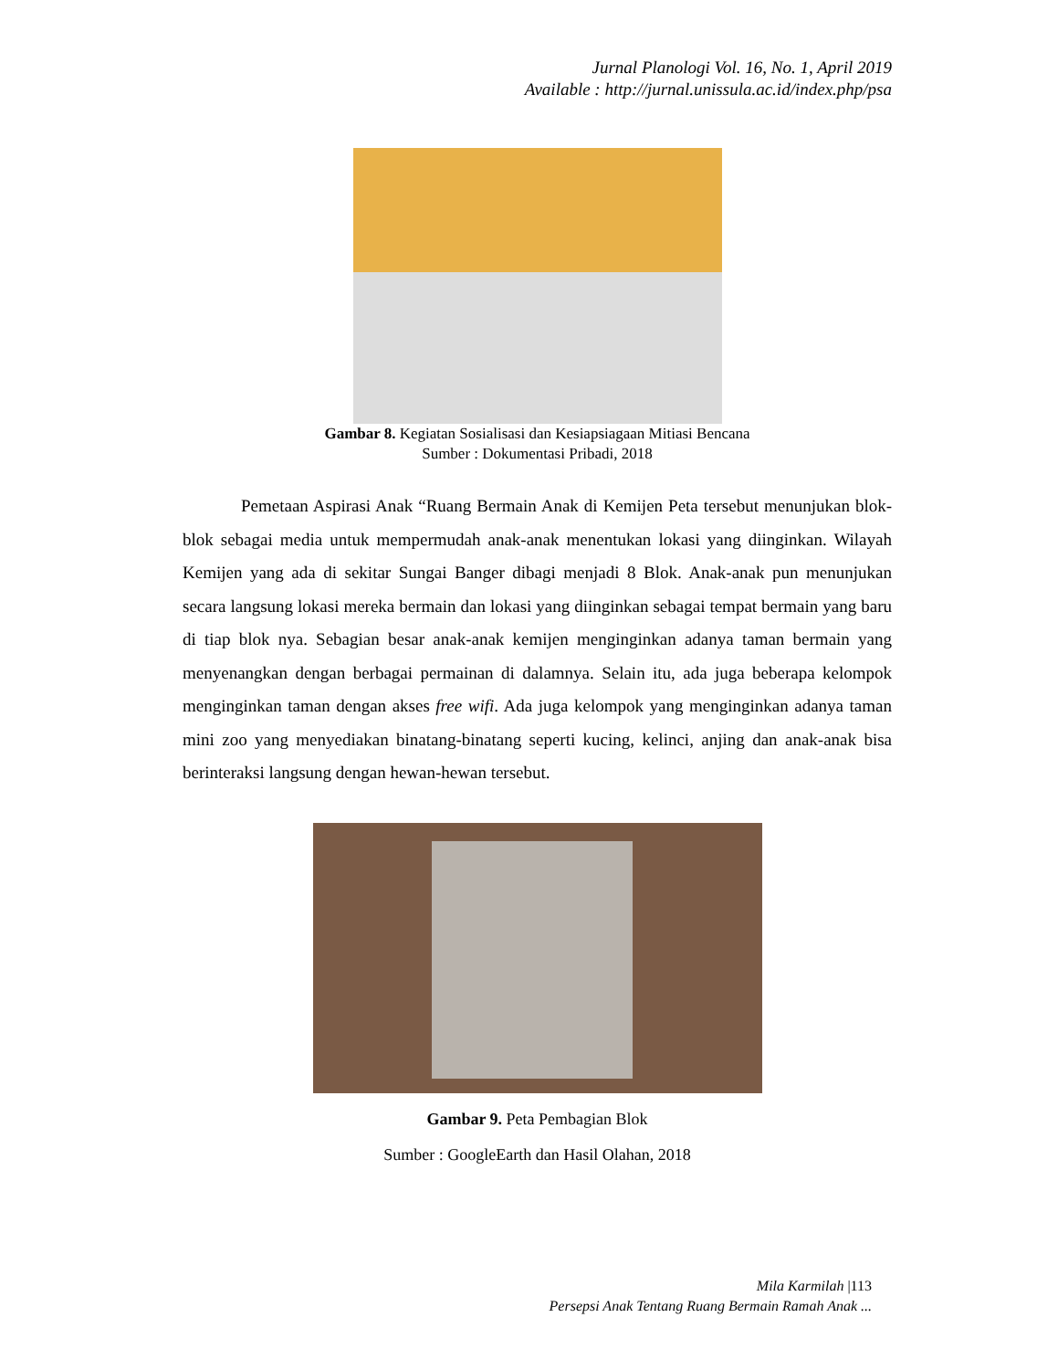Jurnal Planologi Vol. 16, No. 1, April 2019
Available : http://jurnal.unissula.ac.id/index.php/psa
Gambar 8. Kegiatan Sosialisasi dan Kesiapsiagaan Mitiasi Bencana
Sumber : Dokumentasi Pribadi, 2018
Pemetaan Aspirasi Anak “Ruang Bermain Anak di Kemijen Peta tersebut menunjukan blok-blok sebagai media untuk mempermudah anak-anak menentukan lokasi yang diinginkan. Wilayah Kemijen yang ada di sekitar Sungai Banger dibagi menjadi 8 Blok. Anak-anak pun menunjukan secara langsung lokasi mereka bermain dan lokasi yang diinginkan sebagai tempat bermain yang baru di tiap blok nya. Sebagian besar anak-anak kemijen menginginkan adanya taman bermain yang menyenangkan dengan berbagai permainan di dalamnya. Selain itu, ada juga beberapa kelompok menginginkan taman dengan akses free wifi. Ada juga kelompok yang menginginkan adanya taman mini zoo yang menyediakan binatang-binatang seperti kucing, kelinci, anjing dan anak-anak bisa berinteraksi langsung dengan hewan-hewan tersebut.
Gambar 9. Peta Pembagian Blok
Sumber : GoogleEarth dan Hasil Olahan, 2018
Mila Karmilah |113
Persepsi Anak Tentang Ruang Bermain Ramah Anak ...